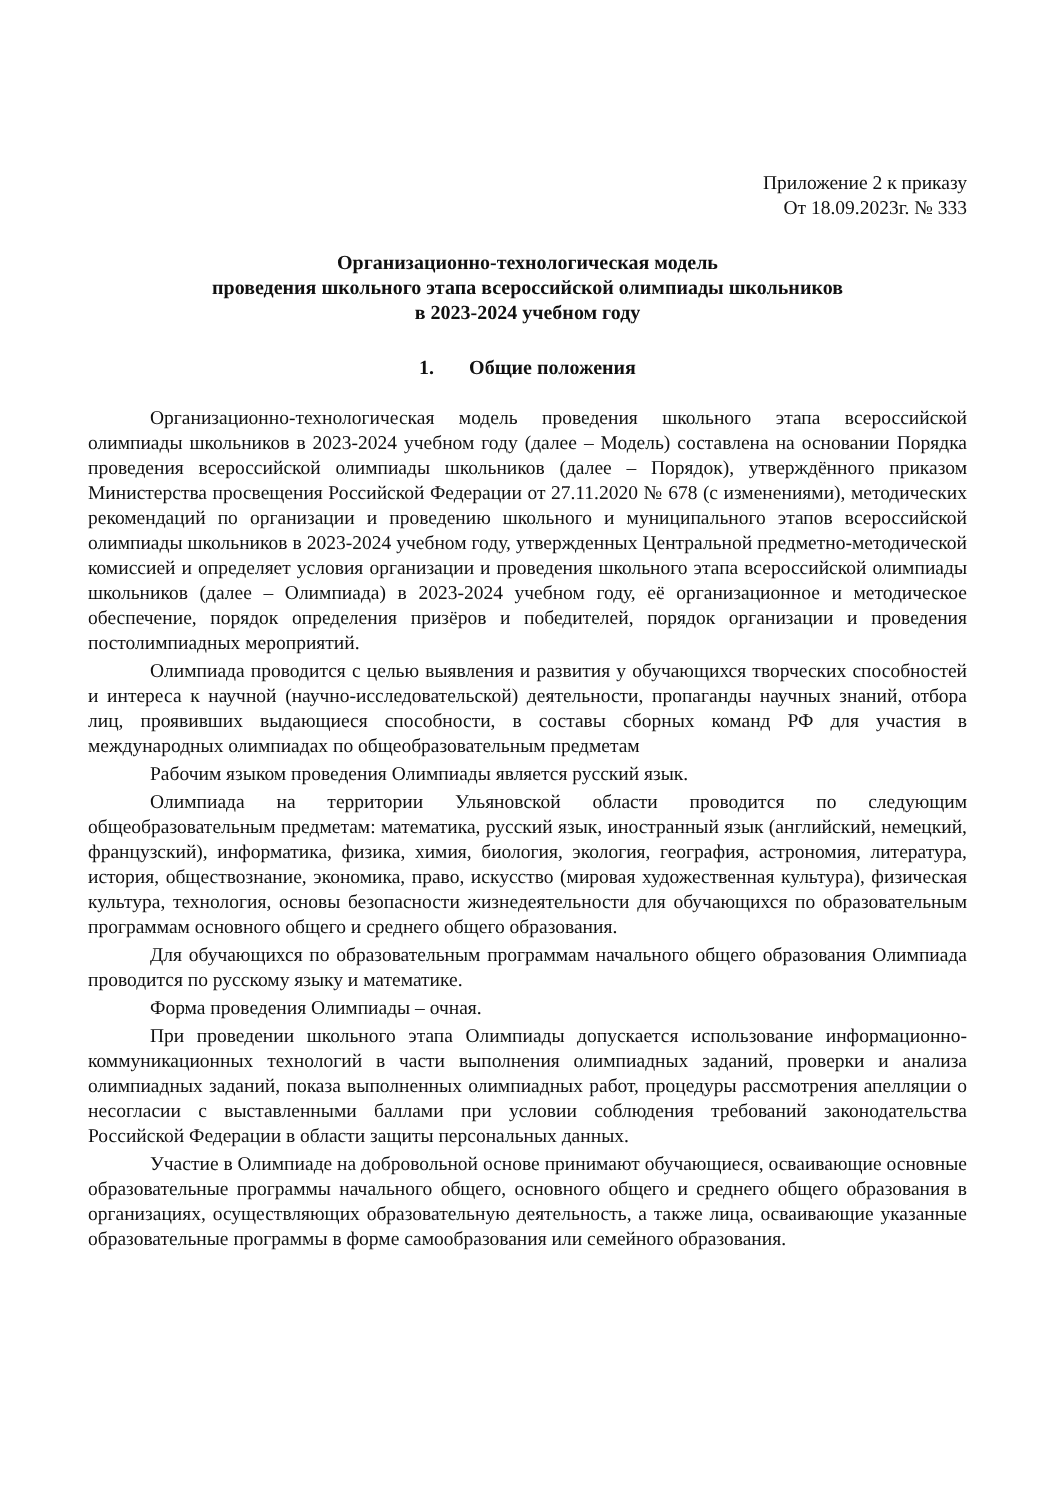Приложение 2 к приказу
От 18.09.2023г. № 333
Организационно-технологическая модель
проведения школьного этапа всероссийской олимпиады школьников
в 2023-2024 учебном году
1. Общие положения
Организационно-технологическая модель проведения школьного этапа всероссийской олимпиады школьников в 2023-2024 учебном году (далее – Модель) составлена на основании Порядка проведения всероссийской олимпиады школьников (далее – Порядок), утверждённого приказом Министерства просвещения Российской Федерации от 27.11.2020 № 678 (с изменениями), методических рекомендаций по организации и проведению школьного и муниципального этапов всероссийской олимпиады школьников в 2023-2024 учебном году, утвержденных Центральной предметно-методической комиссией и определяет условия организации и проведения школьного этапа всероссийской олимпиады школьников (далее – Олимпиада) в 2023-2024 учебном году, её организационное и методическое обеспечение, порядок определения призёров и победителей, порядок организации и проведения постолимпиадных мероприятий.
Олимпиада проводится с целью выявления и развития у обучающихся творческих способностей и интереса к научной (научно-исследовательской) деятельности, пропаганды научных знаний, отбора лиц, проявивших выдающиеся способности, в составы сборных команд РФ для участия в международных олимпиадах по общеобразовательным предметам
Рабочим языком проведения Олимпиады является русский язык.
Олимпиада на территории Ульяновской области проводится по следующим общеобразовательным предметам: математика, русский язык, иностранный язык (английский, немецкий, французский), информатика, физика, химия, биология, экология, география, астрономия, литература, история, обществознание, экономика, право, искусство (мировая художественная культура), физическая культура, технология, основы безопасности жизнедеятельности для обучающихся по образовательным программам основного общего и среднего общего образования.
Для обучающихся по образовательным программам начального общего образования Олимпиада проводится по русскому языку и математике.
Форма проведения Олимпиады – очная.
При проведении школьного этапа Олимпиады допускается использование информационно-коммуникационных технологий в части выполнения олимпиадных заданий, проверки и анализа олимпиадных заданий, показа выполненных олимпиадных работ, процедуры рассмотрения апелляции о несогласии с выставленными баллами при условии соблюдения требований законодательства Российской Федерации в области защиты персональных данных.
Участие в Олимпиаде на добровольной основе принимают обучающиеся, осваивающие основные образовательные программы начального общего, основного общего и среднего общего образования в организациях, осуществляющих образовательную деятельность, а также лица, осваивающие указанные образовательные программы в форме самообразования или семейного образования.